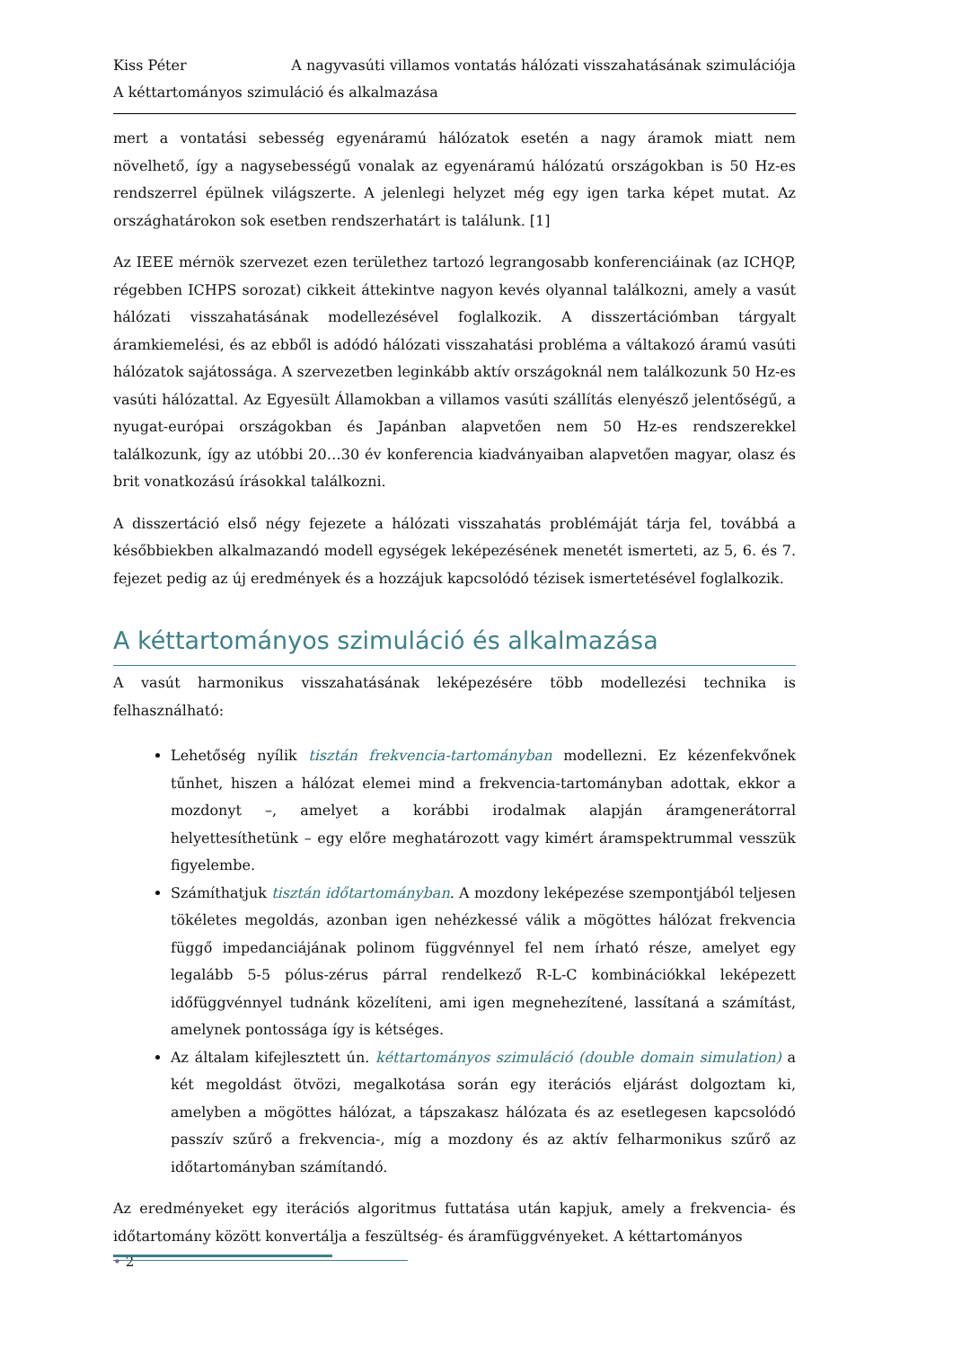Kiss Péter A nagyvasúti villamos vontatás hálózati visszahatásának szimulációja
A kéttartományos szimuláció és alkalmazása
mert a vontatási sebesség egyenáramú hálózatok esetén a nagy áramok miatt nem növelhető, így a nagysebességű vonalak az egyenáramú hálózatú országokban is 50 Hz-es rendszerrel épülnek világszerte. A jelenlegi helyzet még egy igen tarka képet mutat. Az országhatárokon sok esetben rendszerhatárt is találunk. [1]
Az IEEE mérnök szervezet ezen területhez tartozó legrangosabb konferenciáinak (az ICHQP, régebben ICHPS sorozat) cikkeit áttekintve nagyon kevés olyannal találkozni, amely a vasút hálózati visszahatásának modellezésével foglalkozik. A disszertációmban tárgyalt áramkiemelési, és az ebből is adódó hálózati visszahatási probléma a váltakozó áramú vasúti hálózatok sajátossága. A szervezetben leginkább aktív országoknál nem találkozunk 50 Hz-es vasúti hálózattal. Az Egyesült Államokban a villamos vasúti szállítás elenyésző jelentőségű, a nyugat-európai országokban és Japánban alapvetően nem 50 Hz-es rendszerekkel találkozunk, így az utóbbi 20…30 év konferencia kiadványaiban alapvetően magyar, olasz és brit vonatkozású írásokkal találkozni.
A disszertáció első négy fejezete a hálózati visszahatás problémáját tárja fel, továbbá a későbbiekben alkalmazandó modell egységek leképezésének menetét ismerteti, az 5, 6. és 7. fejezet pedig az új eredmények és a hozzájuk kapcsolódó tézisek ismertetésével foglalkozik.
A kéttartományos szimuláció és alkalmazása
A vasút harmonikus visszahatásának leképezésére több modellezési technika is felhasználható:
Lehetőség nyílik tisztán frekvencia-tartományban modellezni. Ez kézenfekvőnek tűnhet, hiszen a hálózat elemei mind a frekvencia-tartományban adottak, ekkor a mozdonyt –, amelyet a korábbi irodalmak alapján áramgenerátorral helyettesíthetünk – egy előre meghatározott vagy kimért áramspektrummal vesszük figyelembe.
Számíthatjuk tisztán időtartományban. A mozdony leképezése szempontjából teljesen tökéletes megoldás, azonban igen nehézkessé válik a mögöttes hálózat frekvencia függő impedanciájának polinom függvénnyel fel nem írható része, amelyet egy legalább 5-5 pólus-zérus párral rendelkező R-L-C kombinációkkal leképezett időfüggvénnyel tudnánk közelíteni, ami igen megnehezítené, lassítaná a számítást, amelynek pontossága így is kétséges.
Az általam kifejlesztett ún. kéttartományos szimuláció (double domain simulation) a két megoldást ötvözi, megalkotása során egy iterációs eljárást dolgoztam ki, amelyben a mögöttes hálózat, a tápszakasz hálózata és az esetlegesen kapcsolódó passzív szűrő a frekvencia-, míg a mozdony és az aktív felharmonikus szűrő az időtartományban számítandó.
Az eredményeket egy iterációs algoritmus futtatása után kapjuk, amely a frekvencia- és időtartomány között konvertálja a feszültség- és áramfüggvényeket. A kéttartományos
• 2